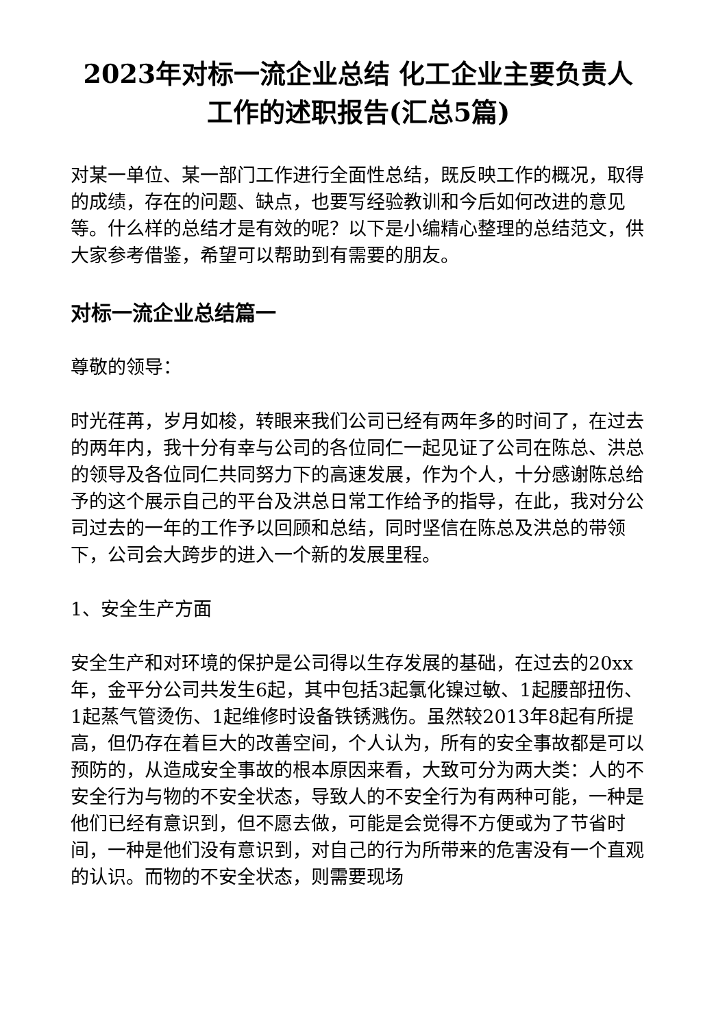2023年对标一流企业总结 化工企业主要负责人工作的述职报告(汇总5篇)
对某一单位、某一部门工作进行全面性总结，既反映工作的概况，取得的成绩，存在的问题、缺点，也要写经验教训和今后如何改进的意见等。什么样的总结才是有效的呢？以下是小编精心整理的总结范文，供大家参考借鉴，希望可以帮助到有需要的朋友。
对标一流企业总结篇一
尊敬的领导：
时光荏苒，岁月如梭，转眼来我们公司已经有两年多的时间了，在过去的两年内，我十分有幸与公司的各位同仁一起见证了公司在陈总、洪总的领导及各位同仁共同努力下的高速发展，作为个人，十分感谢陈总给予的这个展示自己的平台及洪总日常工作给予的指导，在此，我对分公司过去的一年的工作予以回顾和总结，同时坚信在陈总及洪总的带领下，公司会大跨步的进入一个新的发展里程。
1、安全生产方面
安全生产和对环境的保护是公司得以生存发展的基础，在过去的20xx年，金平分公司共发生6起，其中包括3起氯化镍过敏、1起腰部扭伤、1起蒸气管烫伤、1起维修时设备铁锈溅伤。虽然较2013年8起有所提高，但仍存在着巨大的改善空间，个人认为，所有的安全事故都是可以预防的，从造成安全事故的根本原因来看，大致可分为两大类：人的不安全行为与物的不安全状态，导致人的不安全行为有两种可能，一种是他们已经有意识到，但不愿去做，可能是会觉得不方便或为了节省时间，一种是他们没有意识到，对自己的行为所带来的危害没有一个直观的认识。而物的不安全状态，则需要现场